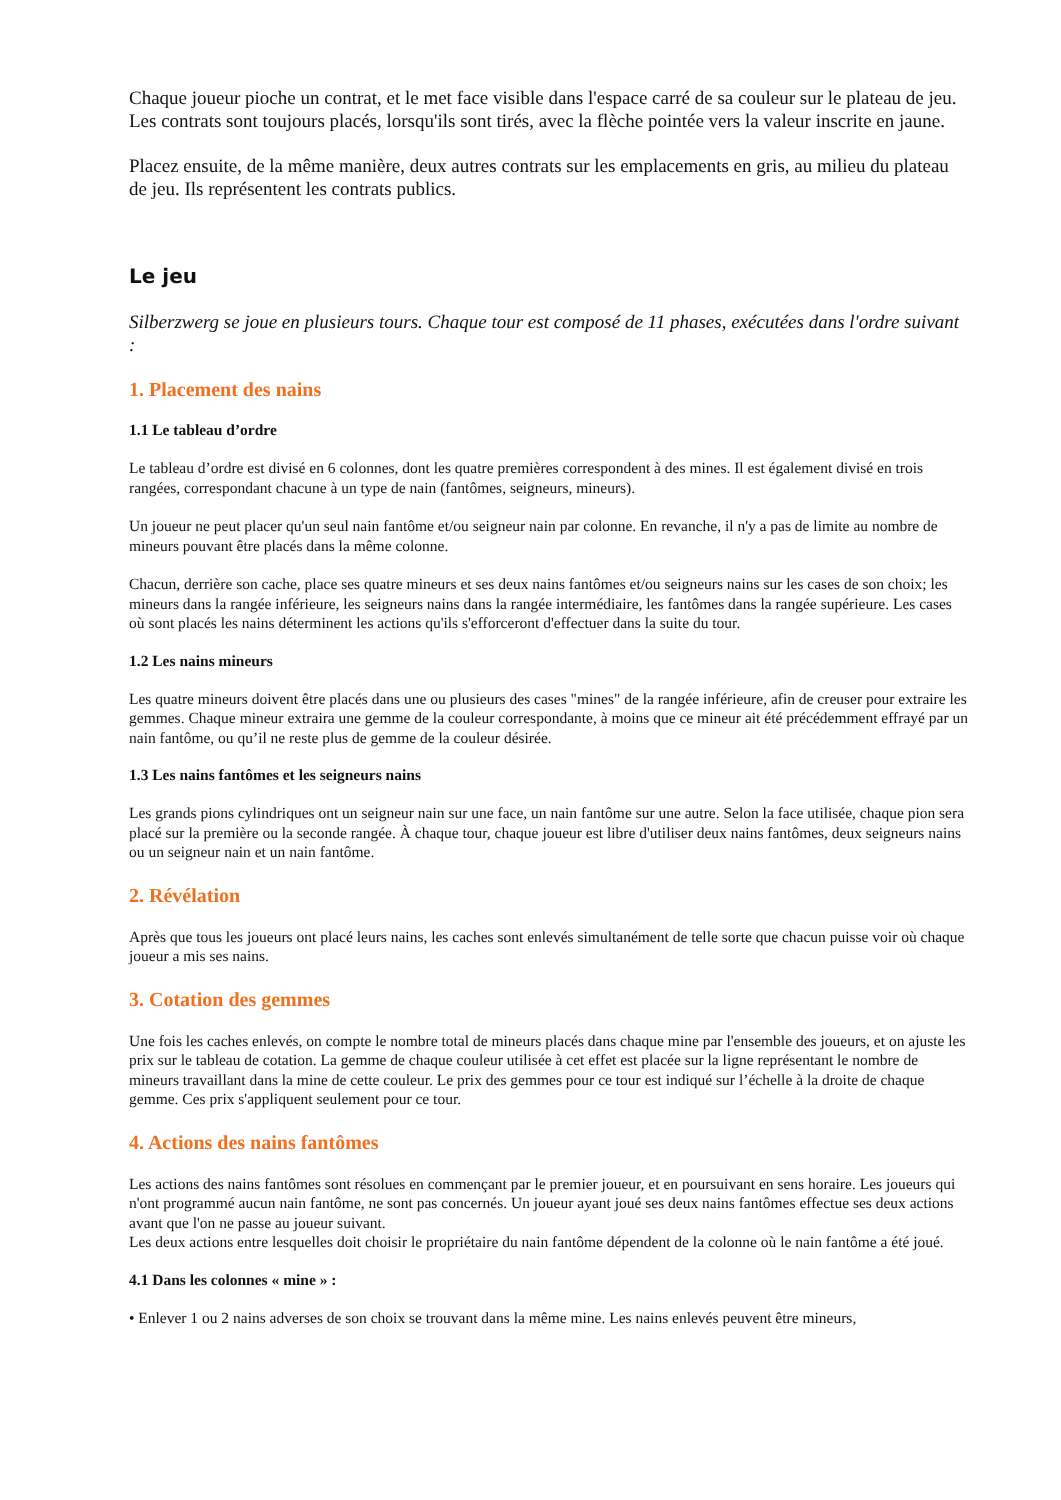Chaque joueur pioche un contrat, et le met face visible dans l'espace carré de sa couleur sur le plateau de jeu. Les contrats sont toujours placés, lorsqu'ils sont tirés, avec la flèche pointée vers la valeur inscrite en jaune.
Placez ensuite, de la même manière, deux autres contrats sur les emplacements en gris, au milieu du plateau de jeu. Ils représentent les contrats publics.
Le jeu
Silberzwerg se joue en plusieurs tours. Chaque tour est composé de 11 phases, exécutées dans l'ordre suivant :
1. Placement des nains
1.1 Le tableau d’ordre
Le tableau d’ordre est divisé en 6 colonnes, dont les quatre premières correspondent à des mines. Il est également divisé en trois rangées, correspondant chacune à un type de nain (fantômes, seigneurs, mineurs).
Un joueur ne peut placer qu'un seul nain fantôme et/ou seigneur nain par colonne. En revanche, il n'y a pas de limite au nombre de mineurs pouvant être placés dans la même colonne.
Chacun, derrière son cache, place ses quatre mineurs et ses deux nains fantômes et/ou seigneurs nains sur les cases de son choix; les mineurs dans la rangée inférieure, les seigneurs nains dans la rangée intermédiaire, les fantômes dans la rangée supérieure. Les cases où sont placés les nains déterminent les actions qu'ils s'efforceront d'effectuer dans la suite du tour.
1.2 Les nains mineurs
Les quatre mineurs doivent être placés dans une ou plusieurs des cases "mines" de la rangée inférieure, afin de creuser pour extraire les gemmes. Chaque mineur extraira une gemme de la couleur correspondante, à moins que ce mineur ait été précédemment effrayé par un nain fantôme, ou qu’il ne reste plus de gemme de la couleur désirée.
1.3 Les nains fantômes et les seigneurs nains
Les grands pions cylindriques ont un seigneur nain sur une face, un nain fantôme sur une autre. Selon la face utilisée, chaque pion sera placé sur la première ou la seconde rangée. À chaque tour, chaque joueur est libre d'utiliser deux nains fantômes, deux seigneurs nains ou un seigneur nain et un nain fantôme.
2. Révélation
Après que tous les joueurs ont placé leurs nains, les caches sont enlevés simultanément de telle sorte que chacun puisse voir où chaque joueur a mis ses nains.
3. Cotation des gemmes
Une fois les caches enlevés, on compte le nombre total de mineurs placés dans chaque mine par l'ensemble des joueurs, et on ajuste les prix sur le tableau de cotation. La gemme de chaque couleur utilisée à cet effet est placée sur la ligne représentant le nombre de mineurs travaillant dans la mine de cette couleur. Le prix des gemmes pour ce tour est indiqué sur l’échelle à la droite de chaque gemme. Ces prix s'appliquent seulement pour ce tour.
4. Actions des nains fantômes
Les actions des nains fantômes sont résolues en commençant par le premier joueur, et en poursuivant en sens horaire. Les joueurs qui n'ont programmé aucun nain fantôme, ne sont pas concernés. Un joueur ayant joué ses deux nains fantômes effectue ses deux actions avant que l'on ne passe au joueur suivant.
Les deux actions entre lesquelles doit choisir le propriétaire du nain fantôme dépendent de la colonne où le nain fantôme a été joué.
4.1 Dans les colonnes « mine » :
• Enlever 1 ou 2 nains adverses de son choix se trouvant dans la même mine. Les nains enlevés peuvent être mineurs,